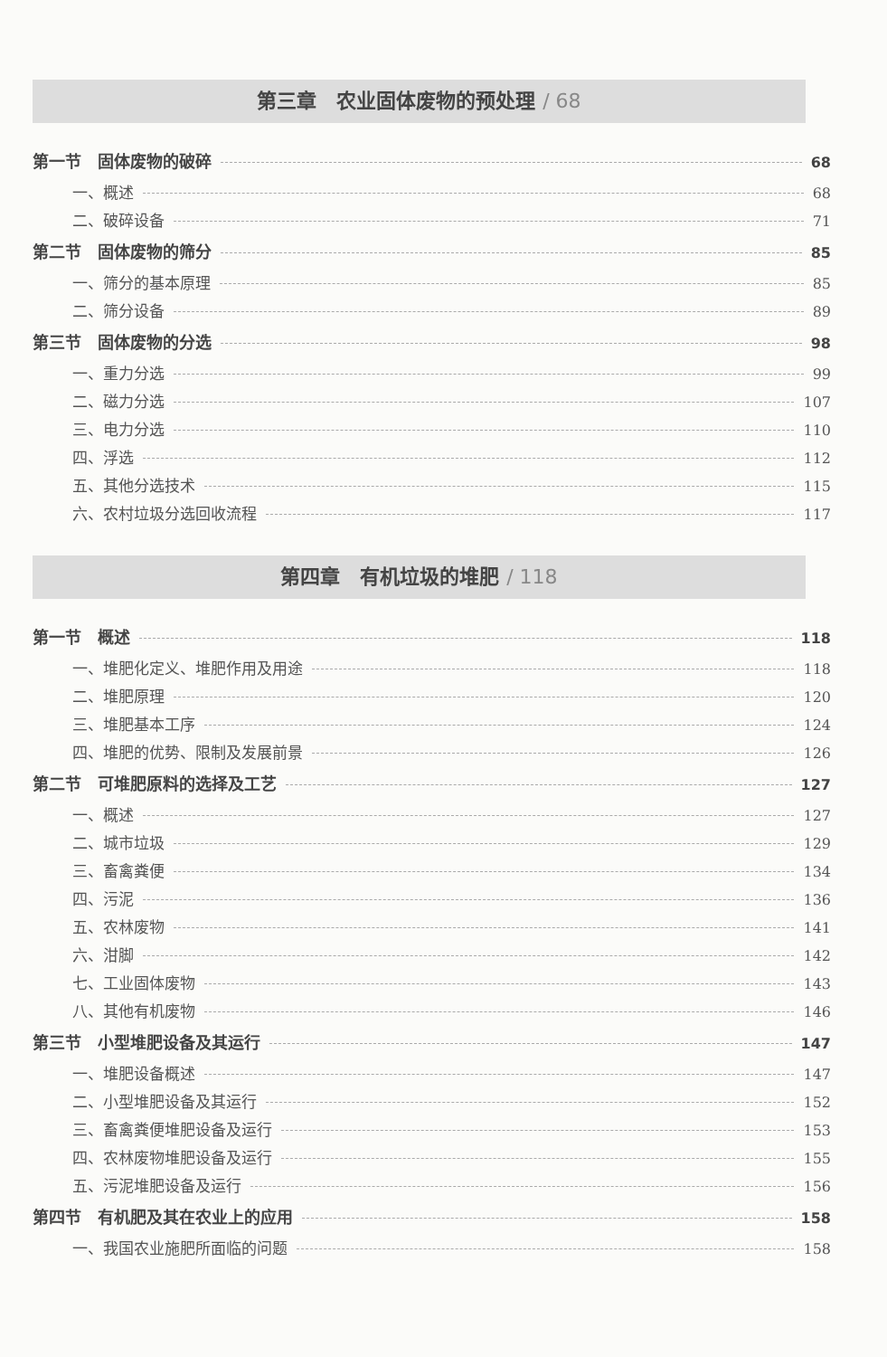第三章　农业固体废物的预处理 / 68
第一节　固体废物的破碎 68
一、概述 68
二、破碎设备 71
第二节　固体废物的筛分 85
一、筛分的基本原理 85
二、筛分设备 89
第三节　固体废物的分选 98
一、重力分选 99
二、磁力分选 107
三、电力分选 110
四、浮选 112
五、其他分选技术 115
六、农村垃圾分选回收流程 117
第四章　有机垃圾的堆肥 / 118
第一节　概述 118
一、堆肥化定义、堆肥作用及用途 118
二、堆肥原理 120
三、堆肥基本工序 124
四、堆肥的优势、限制及发展前景 126
第二节　可堆肥原料的选择及工艺 127
一、概述 127
二、城市垃圾 129
三、畜禽粪便 134
四、污泥 136
五、农林废物 141
六、泔脚 142
七、工业固体废物 143
八、其他有机废物 146
第三节　小型堆肥设备及其运行 147
一、堆肥设备概述 147
二、小型堆肥设备及其运行 152
三、畜禽粪便堆肥设备及运行 153
四、农林废物堆肥设备及运行 155
五、污泥堆肥设备及运行 156
第四节　有机肥及其在农业上的应用 158
一、我国农业施肥所面临的问题 158